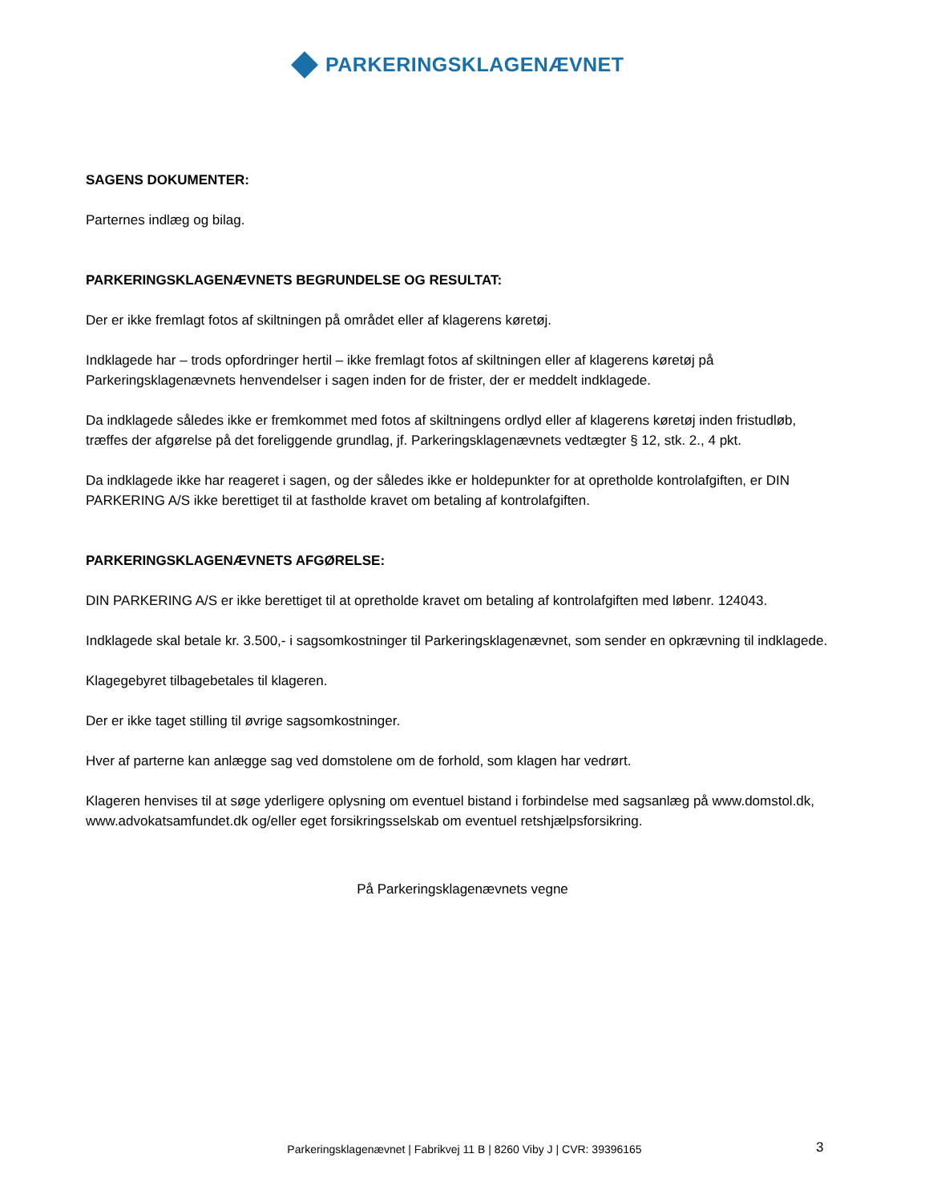PARKERINGSKLAGENÆVNET
SAGENS DOKUMENTER:
Parternes indlæg og bilag.
PARKERINGSKLAGENÆVNETS BEGRUNDELSE OG RESULTAT:
Der er ikke fremlagt fotos af skiltningen på området eller af klagerens køretøj.
Indklagede har – trods opfordringer hertil – ikke fremlagt fotos af skiltningen eller af klagerens køretøj på Parkeringsklagenævnets henvendelser i sagen inden for de frister, der er meddelt indklagede.
Da indklagede således ikke er fremkommet med fotos af skiltningens ordlyd eller af klagerens køretøj inden fristudløb, træffes der afgørelse på det foreliggende grundlag, jf. Parkeringsklagenævnets vedtægter § 12, stk. 2., 4 pkt.
Da indklagede ikke har reageret i sagen, og der således ikke er holdepunkter for at opretholde kontrolafgiften, er DIN PARKERING A/S ikke berettiget til at fastholde kravet om betaling af kontrolafgiften.
PARKERINGSKLAGENÆVNETS AFGØRELSE:
DIN PARKERING A/S er ikke berettiget til at opretholde kravet om betaling af kontrolafgiften med løbenr. 124043.
Indklagede skal betale kr. 3.500,- i sagsomkostninger til Parkeringsklagenævnet, som sender en opkrævning til indklagede.
Klagegebyret tilbagebetales til klageren.
Der er ikke taget stilling til øvrige sagsomkostninger.
Hver af parterne kan anlægge sag ved domstolene om de forhold, som klagen har vedrørt.
Klageren henvises til at søge yderligere oplysning om eventuel bistand i forbindelse med sagsanlæg på www.domstol.dk, www.advokatsamfundet.dk og/eller eget forsikringsselskab om eventuel retshjælpsforsikring.
På Parkeringsklagenævnets vegne
Parkeringsklagenævnet | Fabrikvej 11 B | 8260 Viby J | CVR: 39396165 3